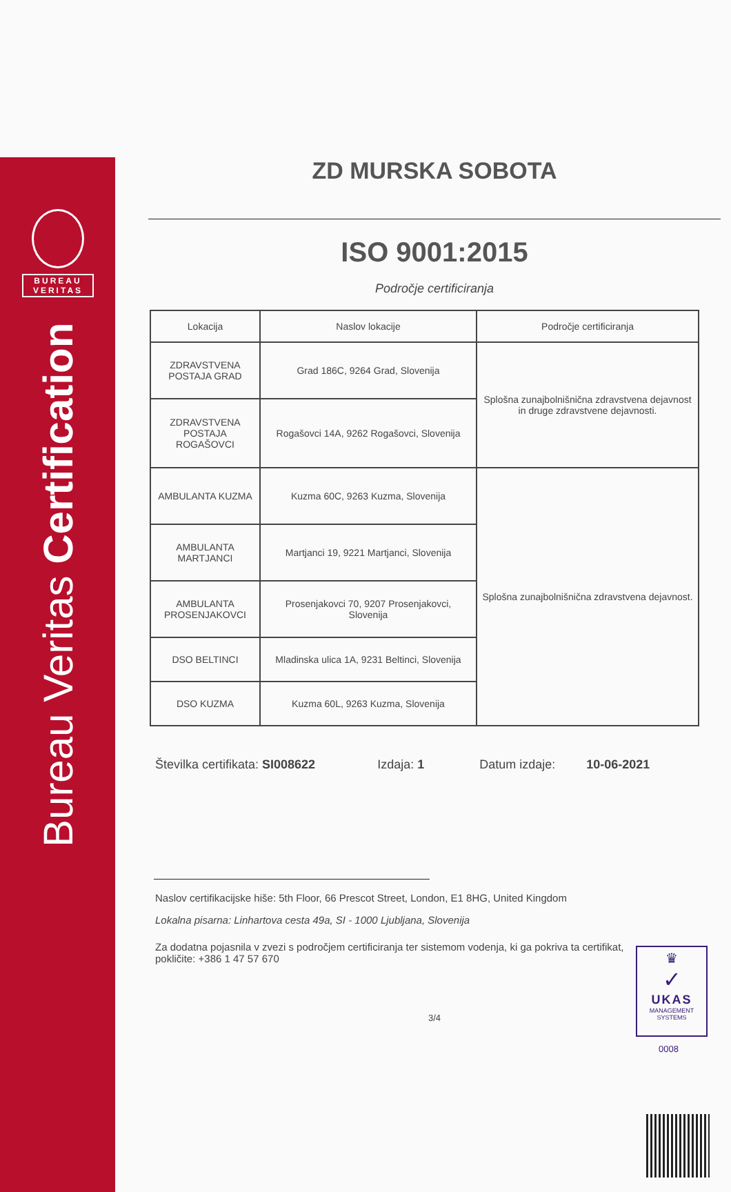BUREAU
VERITAS
Bureau Veritas Certification
ZD MURSKA SOBOTA
ISO 9001:2015
Področje certificiranja
| Lokacija | Naslov lokacije | Področje certificiranja |
| --- | --- | --- |
| ZDRAVSTVENA POSTAJA GRAD | Grad 186C, 9264 Grad, Slovenija | Splošna zunajbolnišnična zdravstvena dejavnost in druge zdravstvene dejavnosti. |
| ZDRAVSTVENA POSTAJA ROGAŠOVCI | Rogašovci 14A, 9262 Rogašovci, Slovenija | |
| AMBULANTA KUZMA | Kuzma 60C, 9263 Kuzma, Slovenija | Splošna zunajbolnišnična zdravstvena dejavnost. |
| AMBULANTA MARTJANCI | Martjanci 19, 9221 Martjanci, Slovenija | |
| AMBULANTA PROSENJAKOVCI | Prosenjakovci 70, 9207 Prosenjakovci, Slovenija | |
| DSO BELTINCI | Mladinska ulica 1A, 9231 Beltinci, Slovenija | |
| DSO KUZMA | Kuzma 60L, 9263 Kuzma, Slovenija | |
Številka certifikata: SI008622 Izdaja: 1 Datum izdaje: 10-06-2021
Naslov certifikacijske hiše: 5th Floor, 66 Prescot Street, London, E1 8HG, United Kingdom
Lokalna pisarna: Linhartova cesta 49a, SI - 1000 Ljubljana, Slovenija
Za dodatna pojasnila v zvezi s področjem certificiranja ter sistemom vodenja, ki ga pokriva ta certifikat, pokličite: +386 1 47 57 670
3/4
♛
✓
UKAS
MANAGEMENT
SYSTEMS
0008